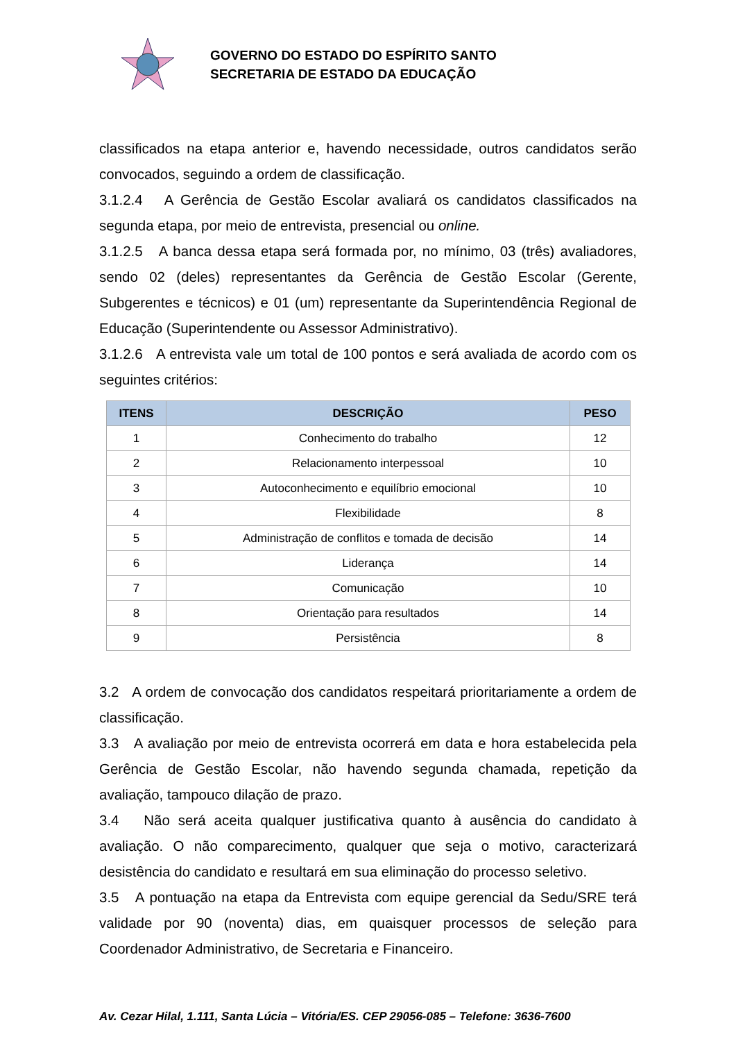GOVERNO DO ESTADO DO ESPÍRITO SANTO
SECRETARIA DE ESTADO DA EDUCAÇÃO
classificados na etapa anterior e, havendo necessidade, outros candidatos serão convocados, seguindo a ordem de classificação.
3.1.2.4 A Gerência de Gestão Escolar avaliará os candidatos classificados na segunda etapa, por meio de entrevista, presencial ou online.
3.1.2.5 A banca dessa etapa será formada por, no mínimo, 03 (três) avaliadores, sendo 02 (deles) representantes da Gerência de Gestão Escolar (Gerente, Subgerentes e técnicos) e 01 (um) representante da Superintendência Regional de Educação (Superintendente ou Assessor Administrativo).
3.1.2.6 A entrevista vale um total de 100 pontos e será avaliada de acordo com os seguintes critérios:
| ITENS | DESCRIÇÃO | PESO |
| --- | --- | --- |
| 1 | Conhecimento do trabalho | 12 |
| 2 | Relacionamento interpessoal | 10 |
| 3 | Autoconhecimento e equilíbrio emocional | 10 |
| 4 | Flexibilidade | 8 |
| 5 | Administração de conflitos e tomada de decisão | 14 |
| 6 | Liderança | 14 |
| 7 | Comunicação | 10 |
| 8 | Orientação para resultados | 14 |
| 9 | Persistência | 8 |
3.2 A ordem de convocação dos candidatos respeitará prioritariamente a ordem de classificação.
3.3 A avaliação por meio de entrevista ocorrerá em data e hora estabelecida pela Gerência de Gestão Escolar, não havendo segunda chamada, repetição da avaliação, tampouco dilação de prazo.
3.4 Não será aceita qualquer justificativa quanto à ausência do candidato à avaliação. O não comparecimento, qualquer que seja o motivo, caracterizará desistência do candidato e resultará em sua eliminação do processo seletivo.
3.5 A pontuação na etapa da Entrevista com equipe gerencial da Sedu/SRE terá validade por 90 (noventa) dias, em quaisquer processos de seleção para Coordenador Administrativo, de Secretaria e Financeiro.
Av. Cezar Hilal, 1.111, Santa Lúcia – Vitória/ES. CEP 29056-085 – Telefone: 3636-7600